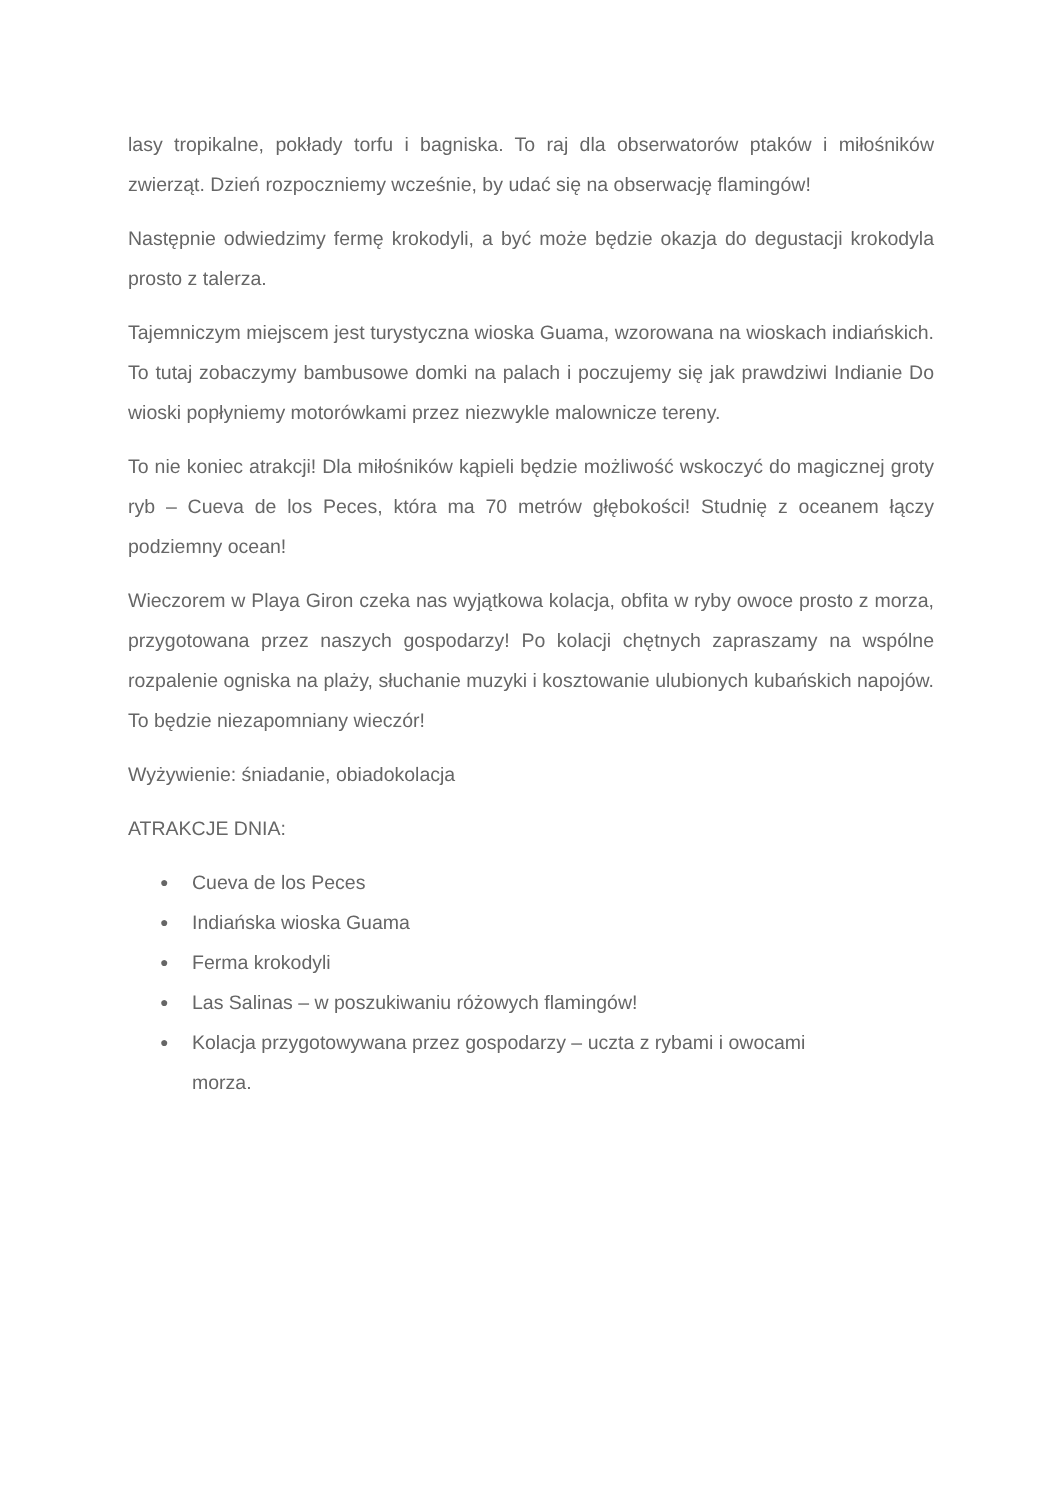lasy tropikalne, pokłady torfu i bagniska. To raj dla obserwatorów ptaków i miłośników zwierząt. Dzień rozpoczniemy wcześnie, by udać się na obserwację flamingów!
Następnie odwiedzimy fermę krokodyli, a być może będzie okazja do degustacji krokodyla prosto z talerza.
Tajemniczym miejscem jest turystyczna wioska Guama, wzorowana na wioskach indiańskich. To tutaj zobaczymy bambusowe domki na palach i poczujemy się jak prawdziwi Indianie Do wioski popłyniemy motorówkami przez niezwykle malownicze tereny.
To nie koniec atrakcji! Dla miłośników kąpieli będzie możliwość wskoczyć do magicznej groty ryb – Cueva de los Peces, która ma 70 metrów głębokości! Studnię z oceanem łączy podziemny ocean!
Wieczorem w Playa Giron czeka nas wyjątkowa kolacja, obfita w ryby owoce prosto z morza, przygotowana przez naszych gospodarzy! Po kolacji chętnych zapraszamy na wspólne rozpalenie ogniska na plaży, słuchanie muzyki i kosztowanie ulubionych kubańskich napojów. To będzie niezapomniany wieczór!
Wyżywienie: śniadanie, obiadokolacja
ATRAKCJE DNIA:
● Cueva de los Peces
● Indiańska wioska Guama
● Ferma krokodyli
● Las Salinas – w poszukiwaniu różowych flamingów!
● Kolacja przygotowywana przez gospodarzy – uczta z rybami i owocami
morza.